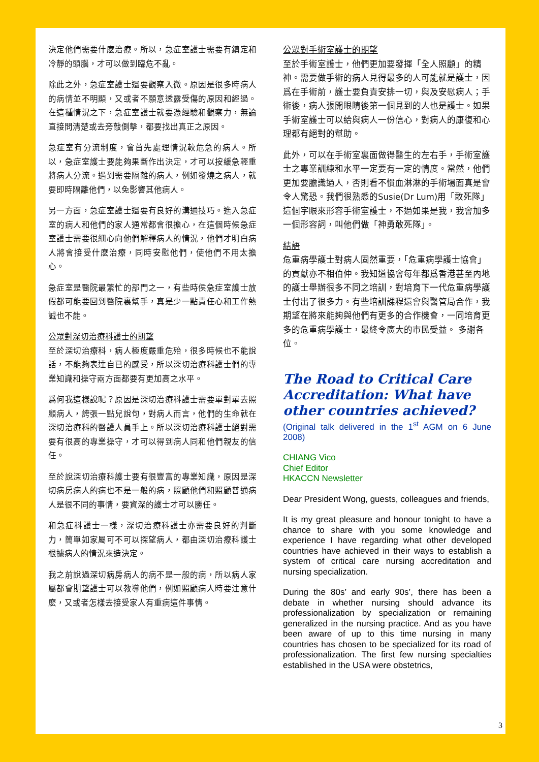決定他們需要什麽治療。所以，急症室護士需要有鎮定和冷靜的頭腦，才可以做到臨危不亂。
除此之外，急症室護士還要觀察入微。原因是很多時病人的病情並不明顯，又或者不願意透露受傷的原因和經過。在這種情況之下，急症室護士就要憑經驗和觀察力，無論直接問清楚或去旁敲側擊，都要找出真正之原因。
急症室有分流制度，會首先處理情況較危急的病人。所以，急症室護士要能夠果斷作出決定，才可以按緩急輕重將病人分流。遇到需要隔離的病人，例如發燒之病人，就要即時隔離他們，以免影響其他病人。
另一方面，急症室護士還要有良好的溝通技巧。進入急症室的病人和他們的家人通常都會很擔心，在這個時候急症室護士需要很細心向他們解釋病人的情況，他們才明白病人將會接受什麽治療，同時安慰他們，使他們不用太擔心。
急症室是醫院最繁忙的部門之一，有些時侯急症室護士放假都可能要回到醫院裏幫手，真是少一點責任心和工作熱誠也不能。
公眾對深切治療科護士的期望
至於深切治療科，病人極度嚴重危殆，很多時候也不能說話，不能夠表達自已的感受，所以深切治療科護士們的專業知識和操守兩方面都要有更加高之水平。
爲何我這樣說呢？原因是深切治療科護士需要單對單去照顧病人，誇張一點兒說句，對病人而言，他們的生命就在深切治療科的醫護人員手上。所以深切治療科護士絕對需要有很高的專業操守，才可以得到病人同和他們親友的信任。
至於說深切治療科護士要有很豐富的專業知識，原因是深切病房病人的病也不是一般的病，照顧他們和照顧普通病人是很不同的事情，要資深的護士才可以勝任。
和急症科護士一樣，深切治療科護士亦需要良好的判斷力，簡單如家屬可不可以探望病人，都由深切治療科護士根據病人的情況來造決定。
我之前說過深切病房病人的病不是一般的病，所以病人家屬都會期望護士可以教導他們，例如照顧病人時要注意什麽，又或者怎樣去接受家人有重病這件事情。
公眾對手術室護士的期望
至於手術室護士，他們更加要發揮「全人照顧」的精神。需要做手術的病人見得最多的人可能就是護士，因爲在手術前，護士要負責安排一切，與及安慰病人；手術後，病人張開眼睛後第一個見到的人也是護士。如果手術室護士可以給與病人一份信心，對病人的康復和心理都有絕對的幫助。
此外，可以在手術室裏面做得醫生的左右手，手術室護士之專業訓練和水平一定要有一定的情度。當然，他們更加要膽識過人，否則看不慣血淋淋的手術場面真是會令人驚恐。我們很熟悉的Susie(Dr Lum)用「敢死隊」這個字眼來形容手術室護士，不過如果是我，我會加多一個形容詞，叫他們做「神勇敢死隊」。
結語
危重病學護士對病人固然重要，「危重病學護士協會」的貢獻亦不相伯仲。我知道協會每年都爲香港甚至內地的護士舉辦很多不同之培訓，對培育下一代危重病學護士付出了很多力。有些培訓課程還會與醫管局合作，我期望在將來能夠與他們有更多的合作機會，一同培育更多的危重病學護士，最終令廣大的市民受益。 多謝各位。
The Road to Critical Care Accreditation: What have other countries achieved?
(Original talk delivered in the 1<sup>st</sup> AGM on 6 June 2008)
CHIANG Vico
Chief Editor
HKACCN Newsletter
Dear President Wong, guests, colleagues and friends,
It is my great pleasure and honour tonight to have a chance to share with you some knowledge and experience I have regarding what other developed countries have achieved in their ways to establish a system of critical care nursing accreditation and nursing specialization.
During the 80s’ and early 90s’, there has been a debate in whether nursing should advance its professionalization by specialization or remaining generalized in the nursing practice. And as you have been aware of up to this time nursing in many countries has chosen to be specialized for its road of professionalization. The first few nursing specialties established in the USA were obstetrics,
3